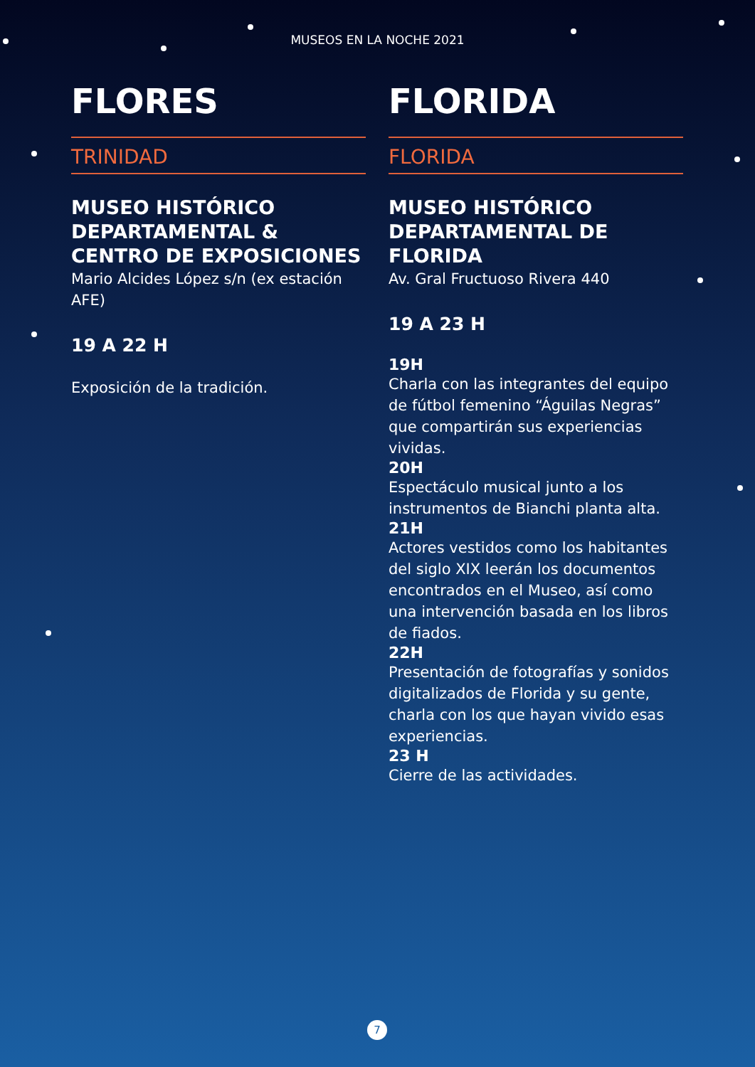MUSEOS EN LA NOCHE 2021
FLORES
TRINIDAD
MUSEO HISTÓRICO DEPARTAMENTAL & CENTRO DE EXPOSICIONES
Mario Alcides López s/n (ex estación AFE)
19 A 22 H
Exposición de la tradición.
FLORIDA
FLORIDA
MUSEO HISTÓRICO DEPARTAMENTAL DE FLORIDA
Av. Gral Fructuoso Rivera 440
19 A 23 H
19H
Charla con las integrantes del equipo de fútbol femenino “Águilas Negras” que compartirán sus experiencias vividas.
20H
Espectáculo musical junto a los instrumentos de Bianchi planta alta.
21H
Actores vestidos como los habitantes del siglo XIX leerán los documentos encontrados en el Museo, así como una intervención basada en los libros de fiados.
22H
Presentación de fotografías y sonidos digitalizados de Florida y su gente, charla con los que hayan vivido esas experiencias.
23 H
Cierre de las actividades.
7